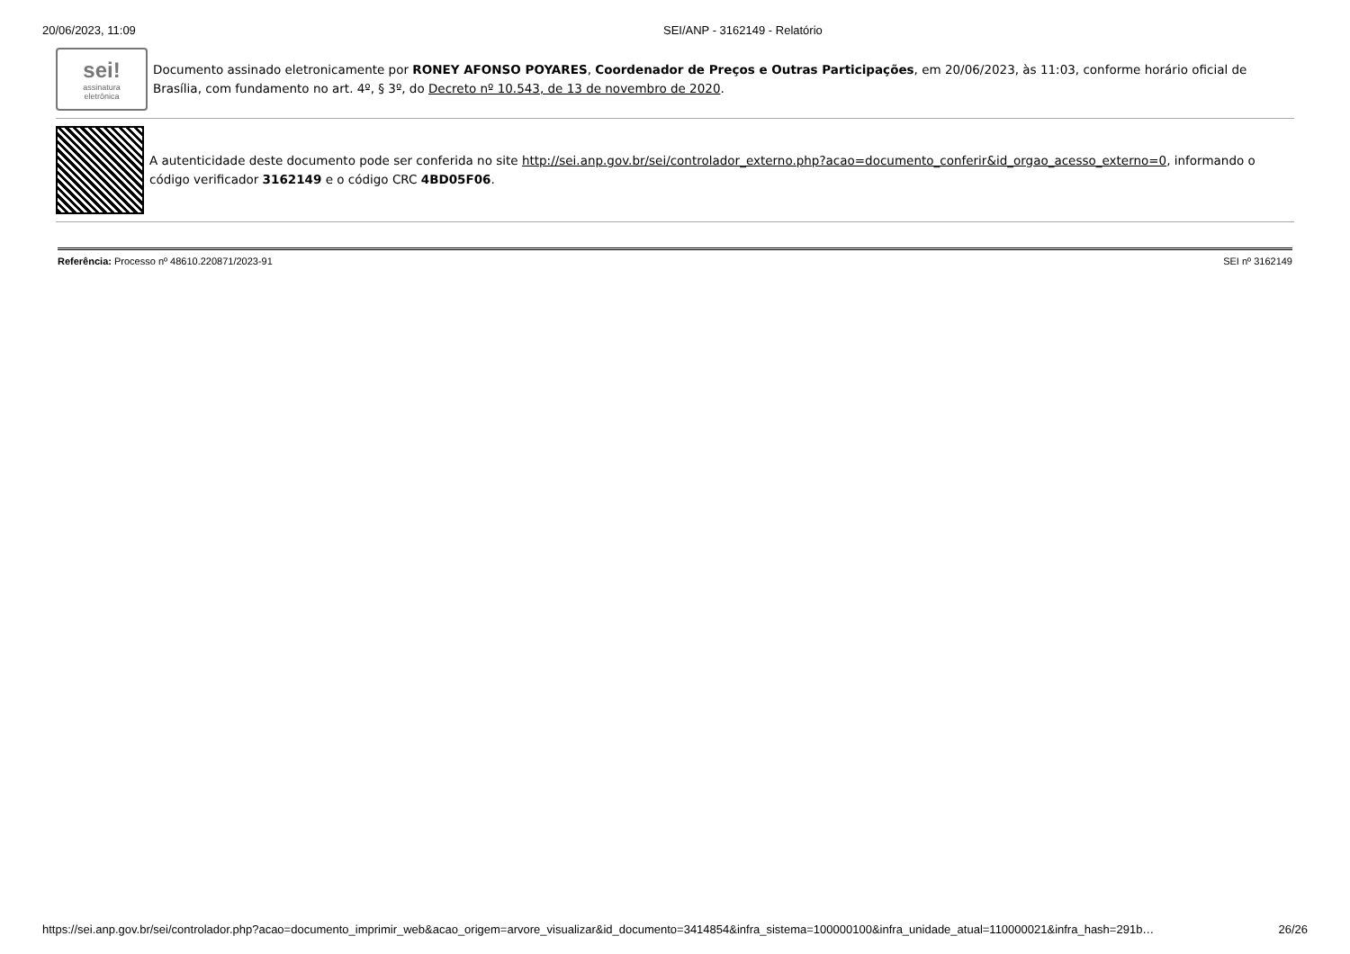20/06/2023, 11:09 SEI/ANP - 3162149 - Relatório
sei!
assinatura
eletrônica
Documento assinado eletronicamente por RONEY AFONSO POYARES, Coordenador de Preços e Outras Participações, em 20/06/2023, às 11:03, conforme horário oficial de Brasília, com fundamento no art. 4º, § 3º, do Decreto nº 10.543, de 13 de novembro de 2020.
A autenticidade deste documento pode ser conferida no site http://sei.anp.gov.br/sei/controlador_externo.php?acao=documento_conferir&id_orgao_acesso_externo=0, informando o código verificador 3162149 e o código CRC 4BD05F06.
Referência: Processo nº 48610.220871/2023-91 SEI nº 3162149
https://sei.anp.gov.br/sei/controlador.php?acao=documento_imprimir_web&acao_origem=arvore_visualizar&id_documento=3414854&infra_sistema=100000100&infra_unidade_atual=110000021&infra_hash=291b… 26/26